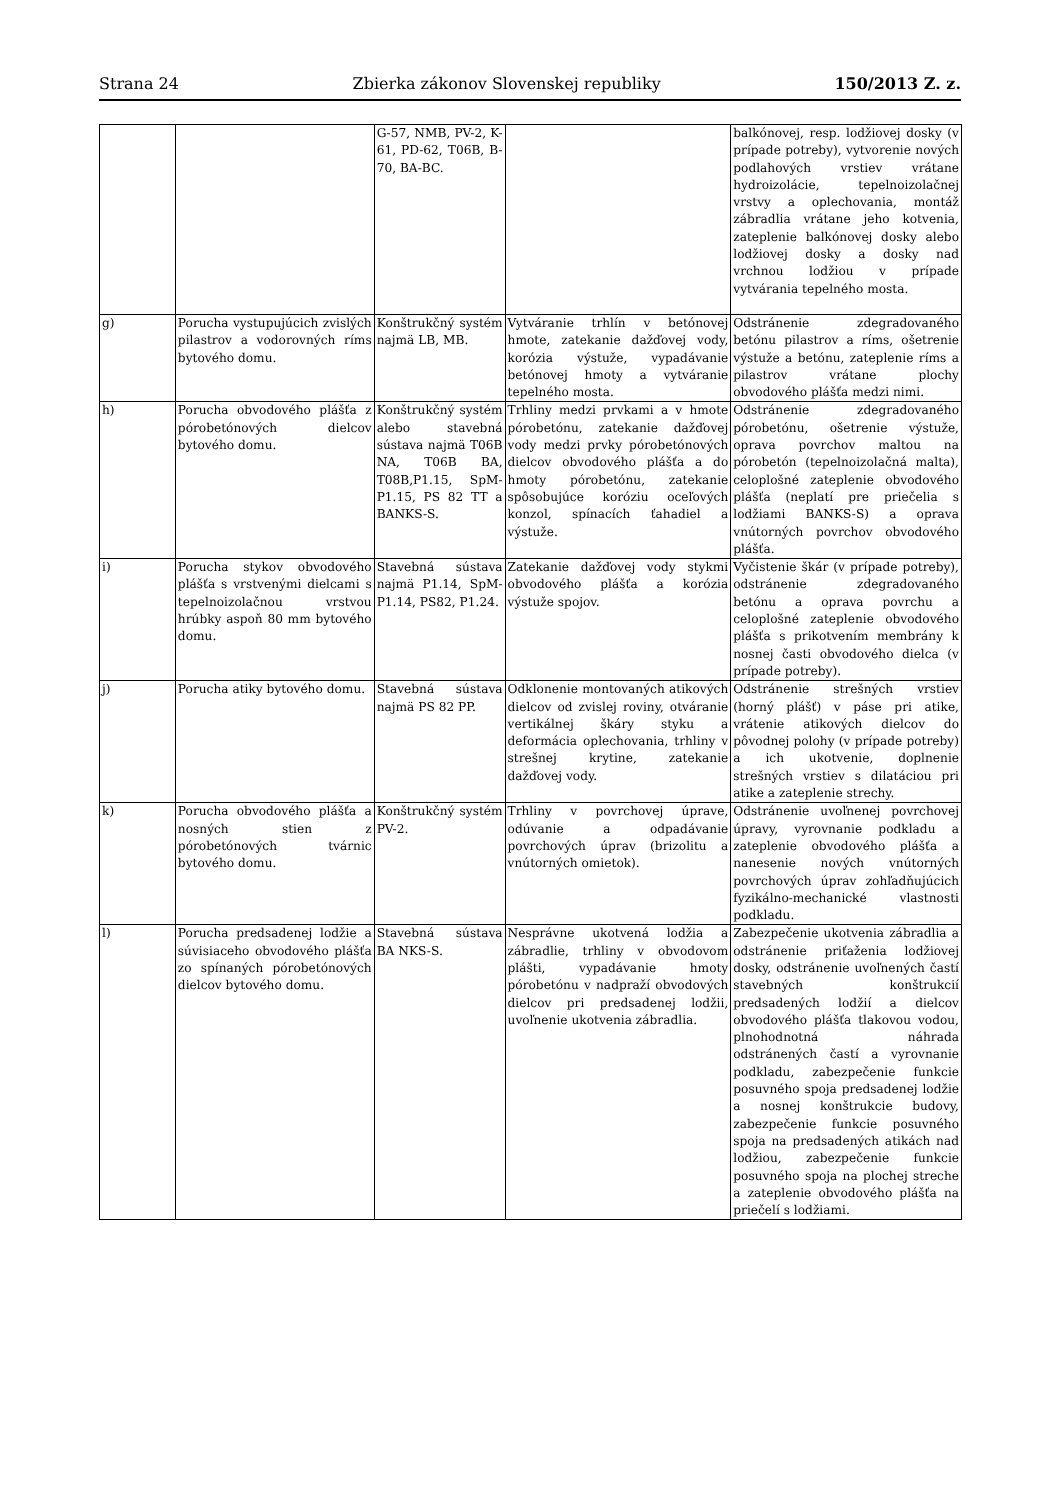Strana 24 Zbierka zákonov Slovenskej republiky 150/2013 Z. z.
| | | G-57, NMB, PV-2, K-61, PD-62, T06B, B-70, BA-BC. | | balkónovej, resp. lodžiovej dosky (v prípade potreby), vytvorenie nových podlahových vrstiev vrátane hydroizolácie, tepelnoizolačnej vrstvy a oplechovania, montáž zábradlia vrátane jeho kotvenia, zateplenie balkónovej dosky alebo lodžiovej dosky a dosky nad vrchnou lodžiou v prípade vytvárania tepelného mosta. |
| g) | Porucha vystupujúcich zvislých pilastrov a vodorovných ríms bytového domu. | Konštrukčný systém najmä LB, MB. | Vytváranie trhlín v betónovej hmote, zatekanie dažďovej vody, korózia výstuže, vypadávanie betónovej hmoty a vytváranie tepelného mosta. | Odstránenie zdegradovaného betónu pilastrov a ríms, ošetrenie výstuže a betónu, zateplenie ríms a pilastrov vrátane plochy obvodového plášťa medzi nimi. |
| h) | Porucha obvodového plášťa z pórobetónových dielcov bytového domu. | Konštrukčný systém alebo stavebná sústava najmä T06B NA, T06B BA, T08B,P1.15, SpM-P1.15, PS 82 TT a BANKS-S. | Trhliny medzi prvkami a v hmote pórobetónu, zatekanie dažďovej vody medzi prvky pórobetónových dielcov obvodového plášťa a do hmoty pórobetónu, zatekanie spôsobujúce koróziu oceľových konzol, spínacích ťahadiel a výstuže. | Odstránenie zdegradovaného pórobetónu, ošetrenie výstuže, oprava povrchov maltou na pórobetón (tepelnoizolačná malta), celoplošné zateplenie obvodového plášťa (neplatí pre priečelia s lodžiami BANKS-S) a oprava vnútorných povrchov obvodového plášťa. |
| i) | Porucha stykov obvodového plášťa s vrstvenými dielcami s tepelnoizolačnou vrstvou hrúbky aspoň 80 mm bytového domu. | Stavebná sústava najmä P1.14, SpM-P1.14, PS82, P1.24. | Zatekanie dažďovej vody stykmi obvodového plášťa a korózia výstuže spojov. | Vyčistenie škár (v prípade potreby), odstránenie zdegradovaného betónu a oprava povrchu a celoplošné zateplenie obvodového plášťa s prikotvením membrány k nosnej časti obvodového dielca (v prípade potreby). |
| j) | Porucha atiky bytového domu. | Stavebná sústava najmä PS 82 PP. | Odklonenie montovaných atikových dielcov od zvislej roviny, otváranie vertikálnej škáry styku a deformácia oplechovania, trhliny v strešnej krytine, zatekanie dažďovej vody. | Odstránenie strešných vrstiev (horný plášť) v páse pri atike, vrátenie atikových dielcov do pôvodnej polohy (v prípade potreby) a ich ukotvenie, doplnenie strešných vrstiev s dilatáciou pri atike a zateplenie strechy. |
| k) | Porucha obvodového plášťa a nosných stien z pórobetónových tvárnic bytového domu. | Konštrukčný systém PV-2. | Trhliny v povrchovej úprave, odúvanie a odpadávanie povrchových úprav (brizolitu a vnútorných omietok). | Odstránenie uvoľnenej povrchovej úpravy, vyrovnanie podkladu a zateplenie obvodového plášťa a nanesenie nových vnútorných povrchových úprav zohľadňujúcich fyzikálno-mechanické vlastnosti podkladu. |
| l) | Porucha predsadenej lodžie a súvisiaceho obvodového plášťa zo spínaných pórobetónových dielcov bytového domu. | Stavebná sústava BA NKS-S. | Nesprávne ukotvená lodžia a zábradlie, trhliny v obvodovom plášti, vypadávanie hmoty pórobetónu v nadpraží obvodových dielcov pri predsadenej lodžii, uvoľnenie ukotvenia zábradlia. | Zabezpečenie ukotvenia zábradlia a odstránenie priťaženia lodžiovej dosky, odstránenie uvoľnených častí stavebných konštrukcií predsadených lodžií a dielcov obvodového plášťa tlakovou vodou, plnohodnotná náhrada odstránených častí a vyrovnanie podkladu, zabezpečenie funkcie posuvného spoja predsadenej lodžie a nosnej konštrukcie budovy, zabezpečenie funkcie posuvného spoja na predsadených atikách nad lodžiou, zabezpečenie funkcie posuvného spoja na plochej streche a zateplenie obvodového plášťa na priečelí s lodžiami. |